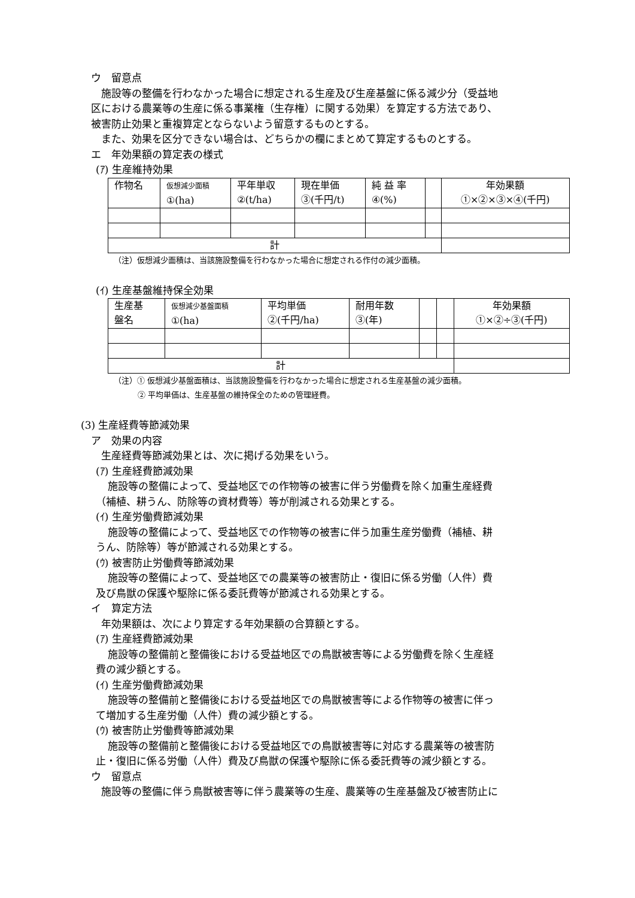ウ　留意点
施設等の整備を行わなかった場合に想定される生産及び生産基盤に係る減少分（受益地
区における農業等の生産に係る事業権（生存権）に関する効果）を算定する方法であり、
被害防止効果と重複算定とならないよう留意するものとする。
また、効果を区分できない場合は、どちらかの欄にまとめて算定するものとする。
エ　年効果額の算定表の様式
(ｱ) 生産維持効果
| 作物名 | 仮想減少面積 ①(ha) | 平年単収 ②(t/ha) | 現在単価 ③(千円/t) | 純 益 率 ④(%) | | 年効果額 ①×②×③×④(千円) |
| 計 | | | | | | |
（注）仮想減少面積は、当該施設整備を行わなかった場合に想定される作付の減少面積。
(ｲ) 生産基盤維持保全効果
| 生産基 盤名 | 仮想減少基盤面積 ①(ha) | 平均単価 ②(千円/ha) | 耐用年数 ③(年) | | | 年効果額 ①×②÷③(千円) |
| 計 | | | | | | |
（注）① 仮想減少基盤面積は、当該施設整備を行わなかった場合に想定される生産基盤の減少面積。
② 平均単価は、生産基盤の維持保全のための管理経費。
(3) 生産経費等節減効果
ア　効果の内容
生産経費等節減効果とは、次に掲げる効果をいう。
(ｱ) 生産経費節減効果
施設等の整備によって、受益地区での作物等の被害に伴う労働費を除く加重生産経費
（補植、耕うん、防除等の資材費等）等が削減される効果とする。
(ｲ) 生産労働費節減効果
施設等の整備によって、受益地区での作物等の被害に伴う加重生産労働費（補植、耕
うん、防除等）等が節減される効果とする。
(ｳ) 被害防止労働費等節減効果
施設等の整備によって、受益地区での農業等の被害防止・復旧に係る労働（人件）費
及び鳥獣の保護や駆除に係る委託費等が節減される効果とする。
イ　算定方法
年効果額は、次により算定する年効果額の合算額とする。
(ｱ) 生産経費節減効果
施設等の整備前と整備後における受益地区での鳥獣被害等による労働費を除く生産経
費の減少額とする。
(ｲ) 生産労働費節減効果
施設等の整備前と整備後における受益地区での鳥獣被害等による作物等の被害に伴っ
て増加する生産労働（人件）費の減少額とする。
(ｳ) 被害防止労働費等節減効果
施設等の整備前と整備後における受益地区での鳥獣被害等に対応する農業等の被害防
止・復旧に係る労働（人件）費及び鳥獣の保護や駆除に係る委託費等の減少額とする。
ウ　留意点
施設等の整備に伴う鳥獣被害等に伴う農業等の生産、農業等の生産基盤及び被害防止に